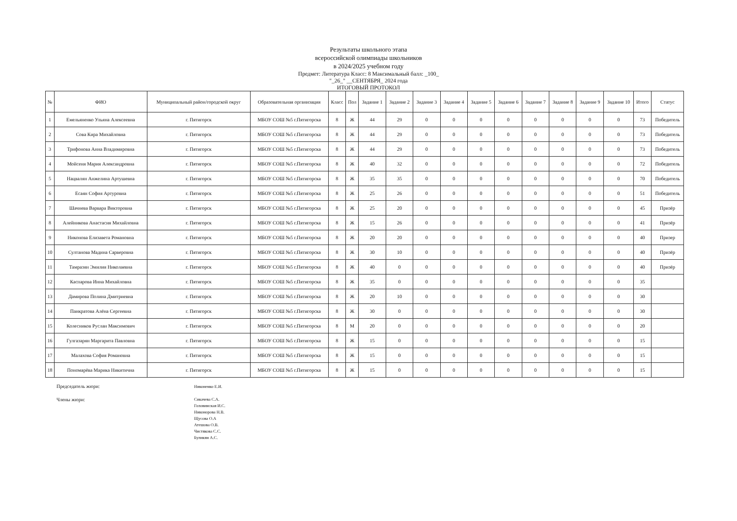Результаты школьного этапа
всероссийской олимпиады школьников
в 2024/2025 учебном году
Предмет: Литература Класс: 8 Максимальный балл: _100_
"_26_" __СЕНТЯБРЯ_ 2024 года
ИТОГОВЫЙ ПРОТОКОЛ
| № | ФИО | Муниципальный район/городской округ | Образовательная организация | Класс | Пол | Задание 1 | Задание 2 | Задание 3 | Задание 4 | Задание 5 | Задание 6 | Задание 7 | Задание 8 | Задание 9 | Задание 10 | Итого | Статус |
| --- | --- | --- | --- | --- | --- | --- | --- | --- | --- | --- | --- | --- | --- | --- | --- | --- | --- |
| 1 | Емельяненко Ульяна Алексеевна | г. Пятигорск | МБОУ СОШ №5 г.Пятигорска | 8 | Ж | 44 | 29 | 0 | 0 | 0 | 0 | 0 | 0 | 0 | 0 | 73 | Победитель |
| 2 | Сова Кира Михайловна | г. Пятигорск | МБОУ СОШ №5 г.Пятигорска | 8 | Ж | 44 | 29 | 0 | 0 | 0 | 0 | 0 | 0 | 0 | 0 | 73 | Победитель |
| 3 | Трифонова Анна Владимировна | г. Пятигорск | МБОУ СОШ №5 г.Пятигорска | 8 | Ж | 44 | 29 | 0 | 0 | 0 | 0 | 0 | 0 | 0 | 0 | 73 | Победитель |
| 4 | Мойсеня Мария Александровна | г. Пятигорск | МБОУ СОШ №5 г.Пятигорска | 8 | Ж | 40 | 32 | 0 | 0 | 0 | 0 | 0 | 0 | 0 | 0 | 72 | Победитель |
| 5 | Нацвалян Анжелина Артушевна | г. Пятигорск | МБОУ СОШ №5 г.Пятигорска | 8 | Ж | 35 | 35 | 0 | 0 | 0 | 0 | 0 | 0 | 0 | 0 | 70 | Победитель |
| 6 | Есаян София Артуровна | г. Пятигорск | МБОУ СОШ №5 г.Пятигорска | 8 | Ж | 25 | 26 | 0 | 0 | 0 | 0 | 0 | 0 | 0 | 0 | 51 | Победитель |
| 7 | Шачнева Варвара Викторовна | г. Пятигорск | МБОУ СОШ №5 г.Пятигорска | 8 | Ж | 25 | 20 | 0 | 0 | 0 | 0 | 0 | 0 | 0 | 0 | 45 | Призёр |
| 8 | Алейникова Анастасия Михайловна | г. Пятигорск | МБОУ СОШ №5 г.Пятигорска | 8 | Ж | 15 | 26 | 0 | 0 | 0 | 0 | 0 | 0 | 0 | 0 | 41 | Призёр |
| 9 | Никонова Елизавета Романовна | г. Пятигорск | МБОУ СОШ №5 г.Пятигорска | 8 | Ж | 20 | 20 | 0 | 0 | 0 | 0 | 0 | 0 | 0 | 0 | 40 | Призер |
| 10 | Султанова Мадина Сарверовна | г. Пятигорск | МБОУ СОШ №5 г.Пятигорска | 8 | Ж | 30 | 10 | 0 | 0 | 0 | 0 | 0 | 0 | 0 | 0 | 40 | Призёр |
| 11 | Тамразян Эмилия Николаевна | г. Пятигорск | МБОУ СОШ №5 г.Пятигорска | 8 | Ж | 40 | 0 | 0 | 0 | 0 | 0 | 0 | 0 | 0 | 0 | 40 | Призёр |
| 12 | Каспарова Инна Михайловна | г. Пятигорск | МБОУ СОШ №5 г.Пятигорска | 8 | Ж | 35 | 0 | 0 | 0 | 0 | 0 | 0 | 0 | 0 | 0 | 35 | |
| 13 | Дамирова Полина Дмитриевна | г. Пятигорск | МБОУ СОШ №5 г.Пятигорска | 8 | Ж | 20 | 10 | 0 | 0 | 0 | 0 | 0 | 0 | 0 | 0 | 30 | |
| 14 | Панкратова Алёна Сергеевна | г. Пятигорск | МБОУ СОШ №5 г.Пятигорска | 8 | Ж | 30 | 0 | 0 | 0 | 0 | 0 | 0 | 0 | 0 | 0 | 30 | |
| 15 | Колесников Руслан Максимович | г. Пятигорск | МБОУ СОШ №5 г.Пятигорска | 8 | М | 20 | 0 | 0 | 0 | 0 | 0 | 0 | 0 | 0 | 0 | 20 | |
| 16 | Гулгазарян Маргарита Павловна | г. Пятигорск | МБОУ СОШ №5 г.Пятигорска | 8 | Ж | 15 | 0 | 0 | 0 | 0 | 0 | 0 | 0 | 0 | 0 | 15 | |
| 17 | Малахова София Романовна | г. Пятигорск | МБОУ СОШ №5 г.Пятигорска | 8 | Ж | 15 | 0 | 0 | 0 | 0 | 0 | 0 | 0 | 0 | 0 | 15 | |
| 18 | Пономарёва Марика Никитична | г. Пятигорск | МБОУ СОШ №5 г.Пятигорска | 8 | Ж | 15 | 0 | 0 | 0 | 0 | 0 | 0 | 0 | 0 | 0 | 15 | |
Председатель жюри:
Члены жюри:
Никоненко Е.И.
Сикачева С.А.
Головинская И.С.
Никонорова Н.В.
Щусова О.А
Атешова О.В.
Чистякова С.С.
Буликян А.С.